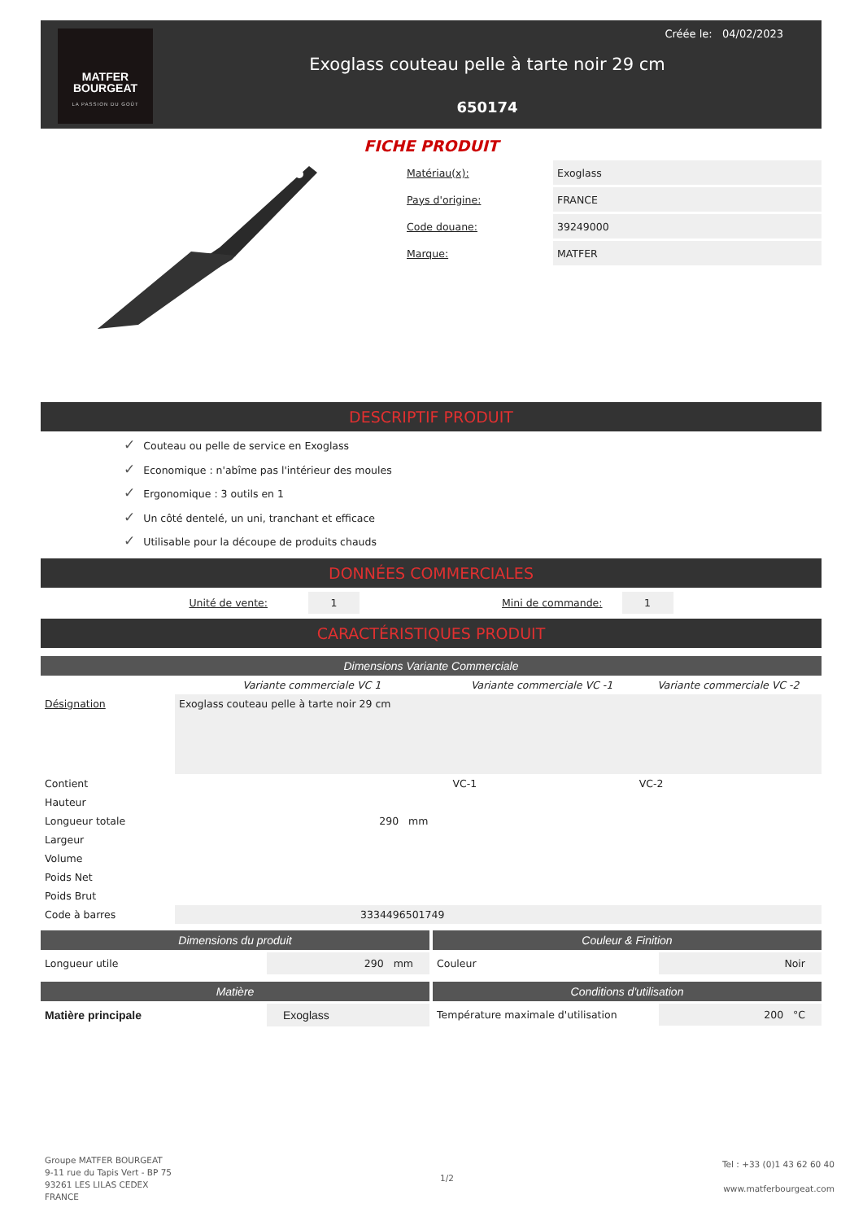MATFER
BOURGEAT
LA PASSION DU GOÛT
Exoglass couteau pelle à tarte noir 29 cm
650174
Créée le: 04/02/2023
FICHE PRODUIT
| Matériau(x): | Exoglass |
| Pays d'origine: | FRANCE |
| Code douane: | 39249000 |
| Marque: | MATFER |
DESCRIPTIF PRODUIT
✓ Couteau ou pelle de service en Exoglass
✓ Economique : n'abîme pas l'intérieur des moules
✓ Ergonomique : 3 outils en 1
✓ Un côté dentelé, un uni, tranchant et efficace
✓ Utilisable pour la découpe de produits chauds
DONNÉES COMMERCIALES
Unité de vente: 1 Mini de commande: 1
CARACTÉRISTIQUES PRODUIT
Dimensions Variante Commerciale
| | Variante commerciale VC 1 | Variante commerciale VC -1 | Variante commerciale VC -2 |
| --- | --- | --- | --- |
| Désignation | Exoglass couteau pelle à tarte noir 29 cm | | |
| Contient | | VC-1 | VC-2 |
| Hauteur | | | |
| Longueur totale | 290 mm | | |
| Largeur | | | |
| Volume | | | |
| Poids Net | | | |
| Poids Brut | | | |
| Code à barres | 3334496501749 | | |
Dimensions du produit
Longueur utile 290 mm
Couleur & Finition
Couleur Noir
Matière
Matière principale Exoglass
Conditions d'utilisation
Température maximale d'utilisation 200 °C
Groupe MATFER BOURGEAT
9-11 rue du Tapis Vert - BP 75
93261 LES LILAS CEDEX
FRANCE
1/2
Tel : +33 (0)1 43 62 60 40
www.matferbourgeat.com